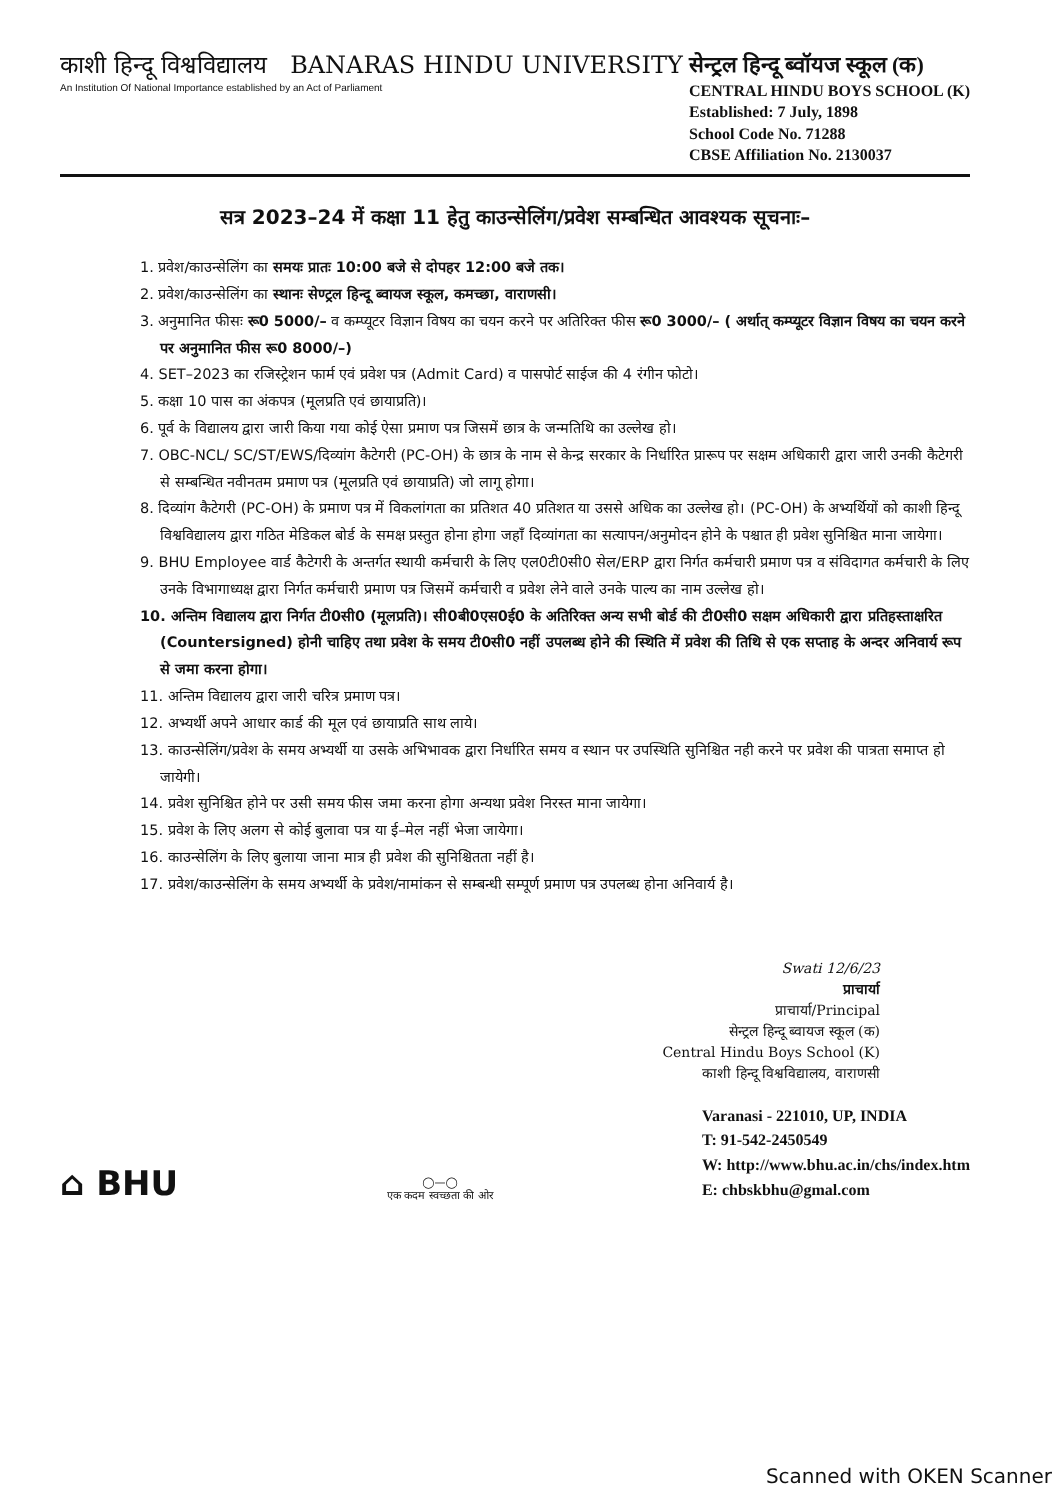काशी हिन्दू विश्वविद्यालय BANARAS HINDU UNIVERSITY
An Institution Of National Importance established by an Act of Parliament
सेन्ट्रल हिन्दू ब्वॉयज स्कूल (क)
CENTRAL HINDU BOYS SCHOOL (K)
Established: 7 July, 1898
School Code No. 71288
CBSE Affiliation No. 2130037
सत्र 2023–24 में कक्षा 11 हेतु काउन्सेलिंग/प्रवेश सम्बन्धित आवश्यक सूचनाः–
1. प्रवेश/काउन्सेलिंग का समयः प्रातः 10:00 बजे से दोपहर 12:00 बजे तक।
2. प्रवेश/काउन्सेलिंग का स्थानः सेण्ट्रल हिन्दू ब्वायज स्कूल, कमच्छा, वाराणसी।
3. अनुमानित फीसः रू0 5000/– व कम्प्यूटर विज्ञान विषय का चयन करने पर अतिरिक्त फीस रू0 3000/– ( अर्थात् कम्प्यूटर विज्ञान विषय का चयन करने पर अनुमानित फीस रू0 8000/–)
4. SET–2023 का रजिस्ट्रेशन फार्म एवं प्रवेश पत्र (Admit Card) व पासपोर्ट साईज की 4 रंगीन फोटो।
5. कक्षा 10 पास का अंकपत्र (मूलप्रति एवं छायाप्रति)।
6. पूर्व के विद्यालय द्वारा जारी किया गया कोई ऐसा प्रमाण पत्र जिसमें छात्र के जन्मतिथि का उल्लेख हो।
7. OBC-NCL/ SC/ST/EWS/दिव्यांग कैटेगरी (PC-OH) के छात्र के नाम से केन्द्र सरकार के निर्धारित प्रारूप पर सक्षम अधिकारी द्वारा जारी उनकी कैटेगरी से सम्बन्धित नवीनतम प्रमाण पत्र (मूलप्रति एवं छायाप्रति) जो लागू होगा।
8. दिव्यांग कैटेगरी (PC-OH) के प्रमाण पत्र में विकलांगता का प्रतिशत 40 प्रतिशत या उससे अधिक का उल्लेख हो। (PC-OH) के अभ्यर्थियों को काशी हिन्दू विश्वविद्यालय द्वारा गठित मेडिकल बोर्ड के समक्ष प्रस्तुत होना होगा जहाँ दिव्यांगता का सत्यापन/अनुमोदन होने के पश्चात ही प्रवेश सुनिश्चित माना जायेगा।
9. BHU Employee वार्ड कैटेगरी के अन्तर्गत स्थायी कर्मचारी के लिए एल0टी0सी0 सेल/ERP द्वारा निर्गत कर्मचारी प्रमाण पत्र व संविदागत कर्मचारी के लिए उनके विभागाध्यक्ष द्वारा निर्गत कर्मचारी प्रमाण पत्र जिसमें कर्मचारी व प्रवेश लेने वाले उनके पाल्य का नाम उल्लेख हो।
10. अन्तिम विद्यालय द्वारा निर्गत टी0सी0 (मूलप्रति)। सी0बी0एस0ई0 के अतिरिक्त अन्य सभी बोर्ड की टी0सी0 सक्षम अधिकारी द्वारा प्रतिहस्ताक्षरित (Countersigned) होनी चाहिए तथा प्रवेश के समय टी0सी0 नहीं उपलब्ध होने की स्थिति में प्रवेश की तिथि से एक सप्ताह के अन्दर अनिवार्य रूप से जमा करना होगा।
11. अन्तिम विद्यालय द्वारा जारी चरित्र प्रमाण पत्र।
12. अभ्यर्थी अपने आधार कार्ड की मूल एवं छायाप्रति साथ लाये।
13. काउन्सेलिंग/प्रवेश के समय अभ्यर्थी या उसके अभिभावक द्वारा निर्धारित समय व स्थान पर उपस्थिति सुनिश्चित नही करने पर प्रवेश की पात्रता समाप्त हो जायेगी।
14. प्रवेश सुनिश्चित होने पर उसी समय फीस जमा करना होगा अन्यथा प्रवेश निरस्त माना जायेगा।
15. प्रवेश के लिए अलग से कोई बुलावा पत्र या ई–मेल नहीं भेजा जायेगा।
16. काउन्सेलिंग के लिए बुलाया जाना मात्र ही प्रवेश की सुनिश्चितता नहीं है।
17. प्रवेश/काउन्सेलिंग के समय अभ्यर्थी के प्रवेश/नामांकन से सम्बन्धी सम्पूर्ण प्रमाण पत्र उपलब्ध होना अनिवार्य है।
Swati 12/6/23
प्राचार्या
प्राचार्या/Principal
सेन्ट्रल हिन्दू ब्वायज स्कूल (क)
Central Hindu Boys School (K)
काशी हिन्दू विश्वविद्यालय, वाराणसी
⌂ BHU
◯—◯
एक कदम स्वच्छता की ओर
Varanasi - 221010, UP, INDIA
T: 91-542-2450549
W: http://www.bhu.ac.in/chs/index.htm
E: chbskbhu@gmal.com
Scanned with OKEN Scanner